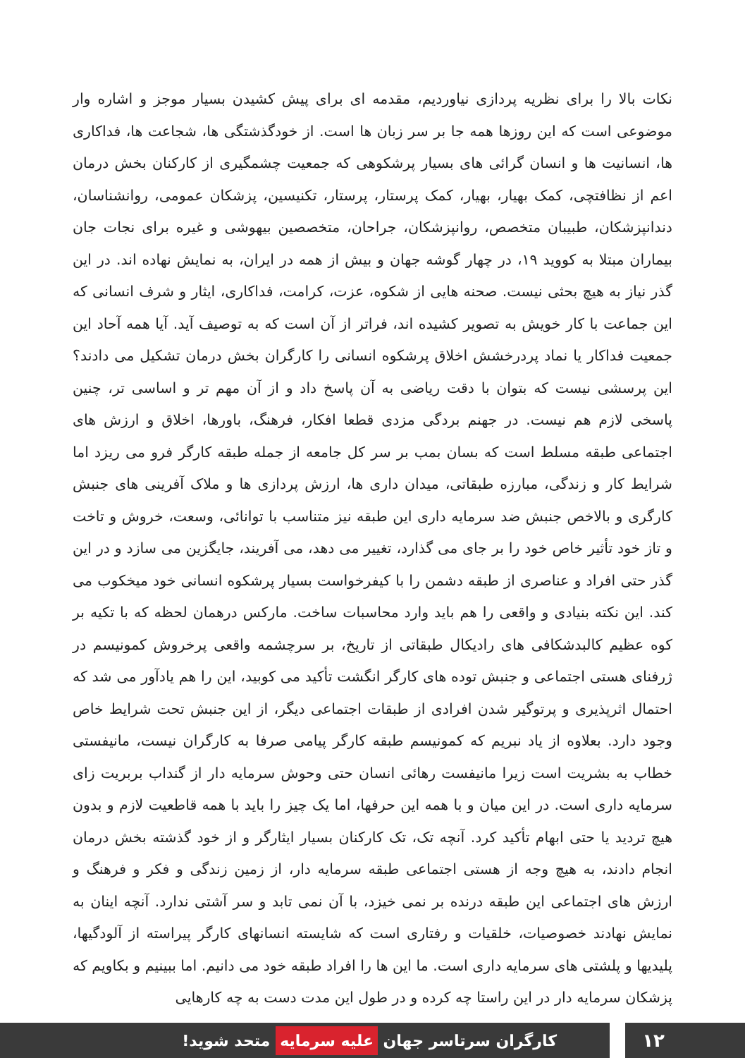نکات بالا را برای نظریه پردازی نیاوردیم، مقدمه ای برای پیش کشیدن بسیار موجز و اشاره وار موضوعی است که این روزها همه جا بر سر زبان ها است. از خودگذشتگی ها، شجاعت ها، فداکاری ها، انسانیت ها و انسان گرائی های بسیار پرشکوهی که جمعیت چشمگیری از کارکنان بخش درمان اعم از نظافتچی، کمک بهیار، بهیار، کمک پرستار، پرستار، تکنیسین، پزشکان عمومی، روانشناسان، دندانپزشکان، طبیبان متخصص، روانپزشکان، جراحان، متخصصین بیهوشی و غیره برای نجات جان بیماران مبتلا به کووید ۱۹، در چهار گوشه جهان و بیش از همه در ایران، به نمایش نهاده اند. در این گذر نیاز به هیچ بحثی نیست. صحنه هایی از شکوه، عزت، کرامت، فداکاری، ایثار و شرف انسانی که این جماعت با کار خویش به تصویر کشیده اند، فراتر از آن است که به توصیف آید. آیا همه آحاد این جمعیت فداکار یا نماد پردرخشش اخلاق پرشکوه انسانی را کارگران بخش درمان تشکیل می دادند؟ این پرسشی نیست که بتوان با دقت ریاضی به آن پاسخ داد و از آن مهم تر و اساسی تر، چنین پاسخی لازم هم نیست. در جهنم بردگی مزدی قطعا افکار، فرهنگ، باورها، اخلاق و ارزش های اجتماعی طبقه مسلط است که بسان بمب بر سر کل جامعه از جمله طبقه کارگر فرو می ریزد اما شرایط کار و زندگی، مبارزه طبقاتی، میدان داری ها، ارزش پردازی ها و ملاک آفرینی های جنبش کارگری و بالاخص جنبش ضد سرمایه داری این طبقه نیز متناسب با توانائی، وسعت، خروش و تاخت و تاز خود تأثیر خاص خود را بر جای می گذارد، تغییر می دهد، می آفریند، جایگزین می سازد و در این گذر حتی افراد و عناصری از طبقه دشمن را با کیفرخواست بسیار پرشکوه انسانی خود میخکوب می کند. این نکته بنیادی و واقعی را هم باید وارد محاسبات ساخت. مارکس درهمان لحظه که با تکیه بر کوه عظیم کالبدشکافی های رادیکال طبقاتی از تاریخ، بر سرچشمه واقعی پرخروش کمونیسم در ژرفنای هستی اجتماعی و جنبش توده های کارگر انگشت تأکید می کوبید، این را هم یادآور می شد که احتمال اثرپذیری و پرتوگیر شدن افرادی از طبقات اجتماعی دیگر، از این جنبش تحت شرایط خاص وجود دارد. بعلاوه از یاد نبریم که کمونیسم طبقه کارگر پیامی صرفا به کارگران نیست، مانیفستی خطاب به بشریت است زیرا مانیفست رهائی انسان حتی وحوش سرمایه دار از گنداب بربریت زای سرمایه داری است. در این میان و با همه این حرفها، اما یک چیز را باید با همه قاطعیت لازم و بدون هیچ تردید یا حتی ابهام تأکید کرد. آنچه تک، تک کارکنان بسیار ایثارگر و از خود گذشته بخش درمان انجام دادند، به هیچ وجه از هستی اجتماعی طبقه سرمایه دار، از زمین زندگی و فکر و فرهنگ و ارزش های اجتماعی این طبقه درنده بر نمی خیزد، با آن نمی تابد و سر آشتی ندارد. آنچه اینان به نمایش نهادند خصوصیات، خلقیات و رفتاری است که شایسته انسانهای کارگر پیراسته از آلودگیها، پلیدیها و پلشتی های سرمایه داری است. ما این ها را افراد طبقه خود می دانیم. اما ببینیم و بکاویم که پزشکان سرمایه دار در این راستا چه کرده و در طول این مدت دست به چه کارهایی
کارگران سرتاسر جهان علیه سرمایه متحد شوید!
۱۲